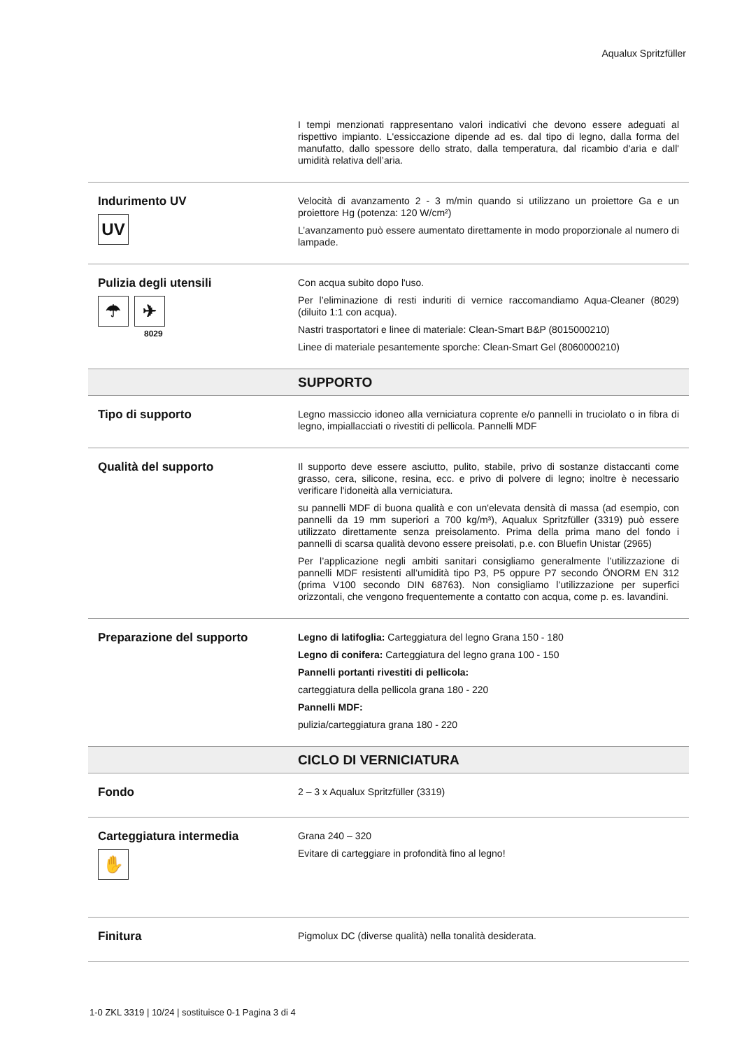Aqualux Spritzfüller
| | I tempi menzionati rappresentano valori indicativi che devono essere adeguati al rispettivo impianto. L'essiccazione dipende ad es. dal tipo di legno, dalla forma del manufatto, dallo spessore dello strato, dalla temperatura, dal ricambio d'aria e dall' umidità relativa dell’aria. |
| Indurimento UV UV | Velocità di avanzamento 2 - 3 m/min quando si utilizzano un proiettore Ga e un proiettore Hg (potenza: 120 W/cm²) L’avanzamento può essere aumentato direttamente in modo proporzionale al numero di lampade. |
| Pulizia degli utensili ☂ ✈ 8029 | Con acqua subito dopo l'uso. Per l’eliminazione di resti induriti di vernice raccomandiamo Aqua-Cleaner (8029) (diluito 1:1 con acqua). Nastri trasportatori e linee di materiale: Clean-Smart B&P (8015000210) Linee di materiale pesantemente sporche: Clean-Smart Gel (8060000210) |
| | SUPPORTO |
| Tipo di supporto | Legno massiccio idoneo alla verniciatura coprente e/o pannelli in truciolato o in fibra di legno, impiallacciati o rivestiti di pellicola. Pannelli MDF |
| Qualità del supporto | Il supporto deve essere asciutto, pulito, stabile, privo di sostanze distaccanti come grasso, cera, silicone, resina, ecc. e privo di polvere di legno; inoltre è necessario verificare l'idoneità alla verniciatura. su pannelli MDF di buona qualità e con un'elevata densità di massa (ad esempio, con pannelli da 19 mm superiori a 700 kg/m³), Aqualux Spritzfüller (3319) può essere utilizzato direttamente senza preisolamento. Prima della prima mano del fondo i pannelli di scarsa qualità devono essere preisolati, p.e. con Bluefin Unistar (2965) Per l’applicazione negli ambiti sanitari consigliamo generalmente l’utilizzazione di pannelli MDF resistenti all’umidità tipo P3, P5 oppure P7 secondo ÖNORM EN 312 (prima V100 secondo DIN 68763). Non consigliamo l’utilizzazione per superfici orizzontali, che vengono frequentemente a contatto con acqua, come p. es. lavandini. |
| Preparazione del supporto | Legno di latifoglia: Carteggiatura del legno Grana 150 - 180 Legno di conifera: Carteggiatura del legno grana 100 - 150 Pannelli portanti rivestiti di pellicola: carteggiatura della pellicola grana 180 - 220 Pannelli MDF: pulizia/carteggiatura grana 180 - 220 |
| | CICLO DI VERNICIATURA |
| Fondo | 2 – 3 x Aqualux Spritzfüller (3319) |
| Carteggiatura intermedia ✋ | Grana 240 – 320 Evitare di carteggiare in profondità fino al legno! |
| Finitura | Pigmolux DC (diverse qualità) nella tonalità desiderata. |
1-0 ZKL 3319 | 10/24 | sostituisce 0-1 Pagina 3 di 4